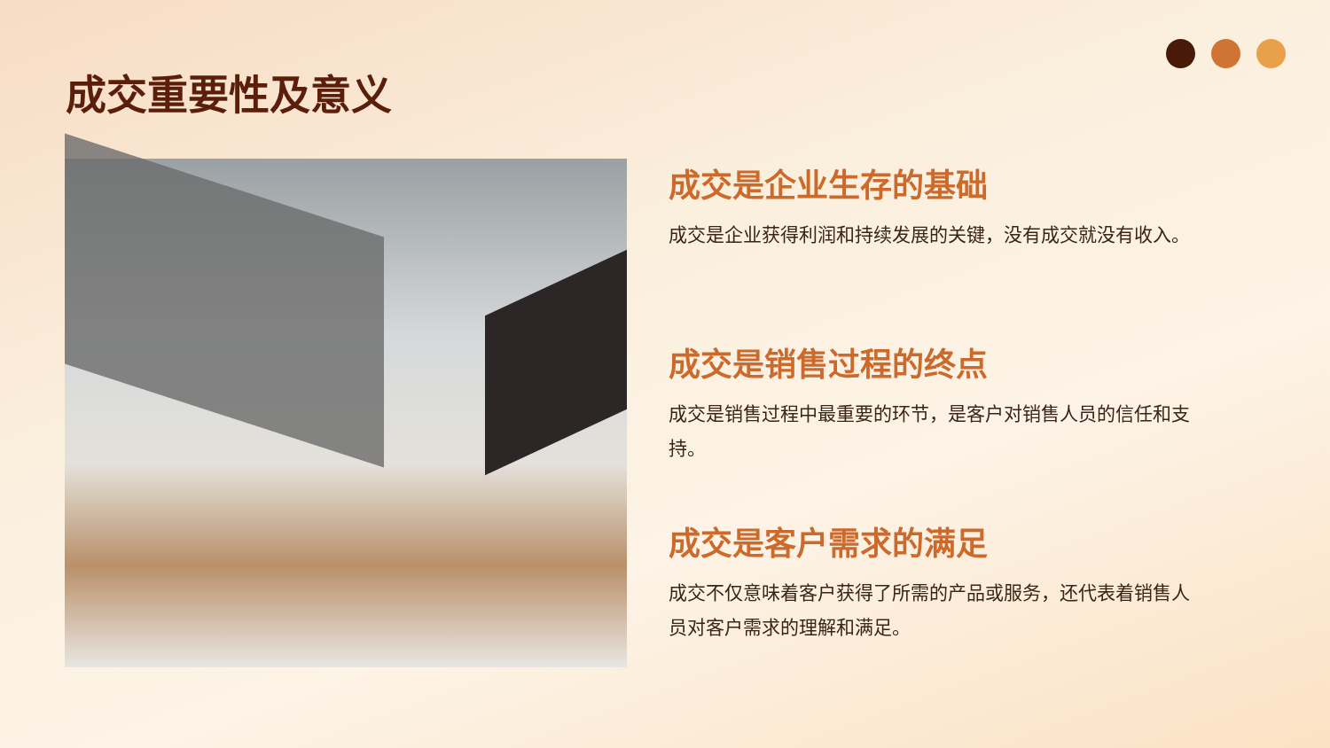成交重要性及意义
成交是企业生存的基础
成交是企业获得利润和持续发展的关键，没有成交就没有收入。
成交是销售过程的终点
成交是销售过程中最重要的环节，是客户对销售人员的信任和支持。
成交是客户需求的满足
成交不仅意味着客户获得了所需的产品或服务，还代表着销售人员对客户需求的理解和满足。